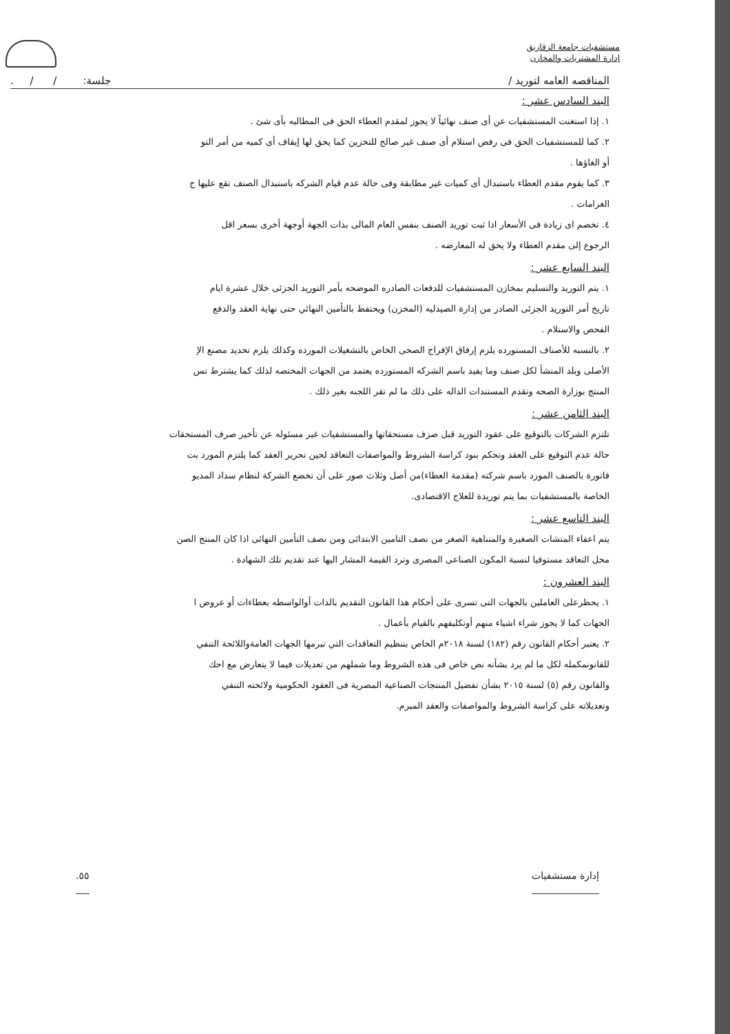مستشفيات جامعة الزقازيق
إدارة المشتريات والمخازن
المناقصه العامه لتوريد / جلسة: / / .
البند السادس عشر :
١. إذا استغنت المستشفيات عن أى صنف نهائياً لا يجوز لمقدم العطاء الحق فى المطالبه بأى شئ .
٢. كما للمستشفيات الحق فى رفض استلام أى صنف غير صالح للتخزين كما يحق لها إيقاف أى كميه من أمر التو
أو الغاؤها .
٣. كما يقوم مقدم العطاء باستبدال أى كميات غير مطابقة وفى حالة عدم قيام الشركه باستبدال الصنف تقع عليها ج
الغرامات .
٤. تخصم اى زيادة فى الأسعار اذا ثبت توريد الصنف بنفس العام المالى بذات الجهة أوجهة أخرى بسعر اقل
الرجوع إلى مقدم العطاء ولا يحق له المعارضه .
البند السابع عشر :
١. يتم التوريد والتسليم بمخازن المستشفيات للدفعات الصادره الموضحه بأمر التوريد الجزئى خلال عشرة ايام
تاريخ أمر التوريد الجزئى الصادر من إدارة الصيدليه (المخزن) ويحتفظ بالتأمين النهائي حتى نهاية العقد والدفع
الفحص والاستلام .
٢. بالنسبه للأصناف المستورده يلزم إرفاق الإفراج الصحى الخاص بالتشغيلات المورده وكذلك يلزم تحديد مصنع الإ
الأصلى وبلد المنشأ لكل صنف وما يفيد باسم الشركه المستورده يعتمد من الجهات المختصه لذلك كما يشترط تس
المنتج بوزارة الصحه وتقدم المستندات الداله على ذلك ما لم تقر اللجنه بغير ذلك .
البند الثامن عشر :
تلتزم الشركات بالتوقيع على عقود التوريد قبل صرف مستحقاتها والمستشفيات غير مسئوله عن تأخير صرف المستحقات
حالة عدم التوقيع على العقد وتحكم بنود كراسة الشروط والمواصفات التعاقد لحين تحرير العقد كما يلتزم المورد بت
فاتورة بالصنف المورد باسم شركته (مقدمة العطاء)من أصل وثلاث صور على أن تخضع الشركة لنظام سداد المديو
الخاصة بالمستشفيات بما يتم توريدة للعلاج الاقتصادى.
البند التاسع عشر :
يتم اعفاء المنشات الصغيرة والمتناهية الصغر من نصف التامين الابتدائى ومن نصف التأمين النهائى اذا كان المنتج الصن
محل التعاقد مستوفيا لنسبة المكون الصناعى المصرى وترد القيمة المشار اليها عند تقديم تلك الشهادة .
البند العشرون :
١. يحظرعلى العاملين بالجهات التى تسرى على أحكام هذا القانون التقديم بالذات أوالواسطه بعطاءات أو عروض ا
الجهات كما لا يجوز شراء اشياء منهم أوتكليفهم بالقيام بأعمال .
٢. يعتبر أحكام القانون رقم (١٨٢) لسنة ٢٠١٨م الخاص بتنظيم التعاقدات التي تبرمها الجهات العامةواللائحة التنفي
للقانونمكمله لكل ما لم يرد بشأنه نص خاص فى هذه الشروط وما شملهم من تعديلات فيما لا يتعارض مع احك
والقانون رقم (٥) لسنة ٢٠١٥ بشأن تفضيل المنتجات الصناعية المصرية فى العقود الحكومية ولائحته التنفي
وتعديلاته على كراسة الشروط والمواصفات والعقد المبرم.
إدارة مستشفيات ٥٥.